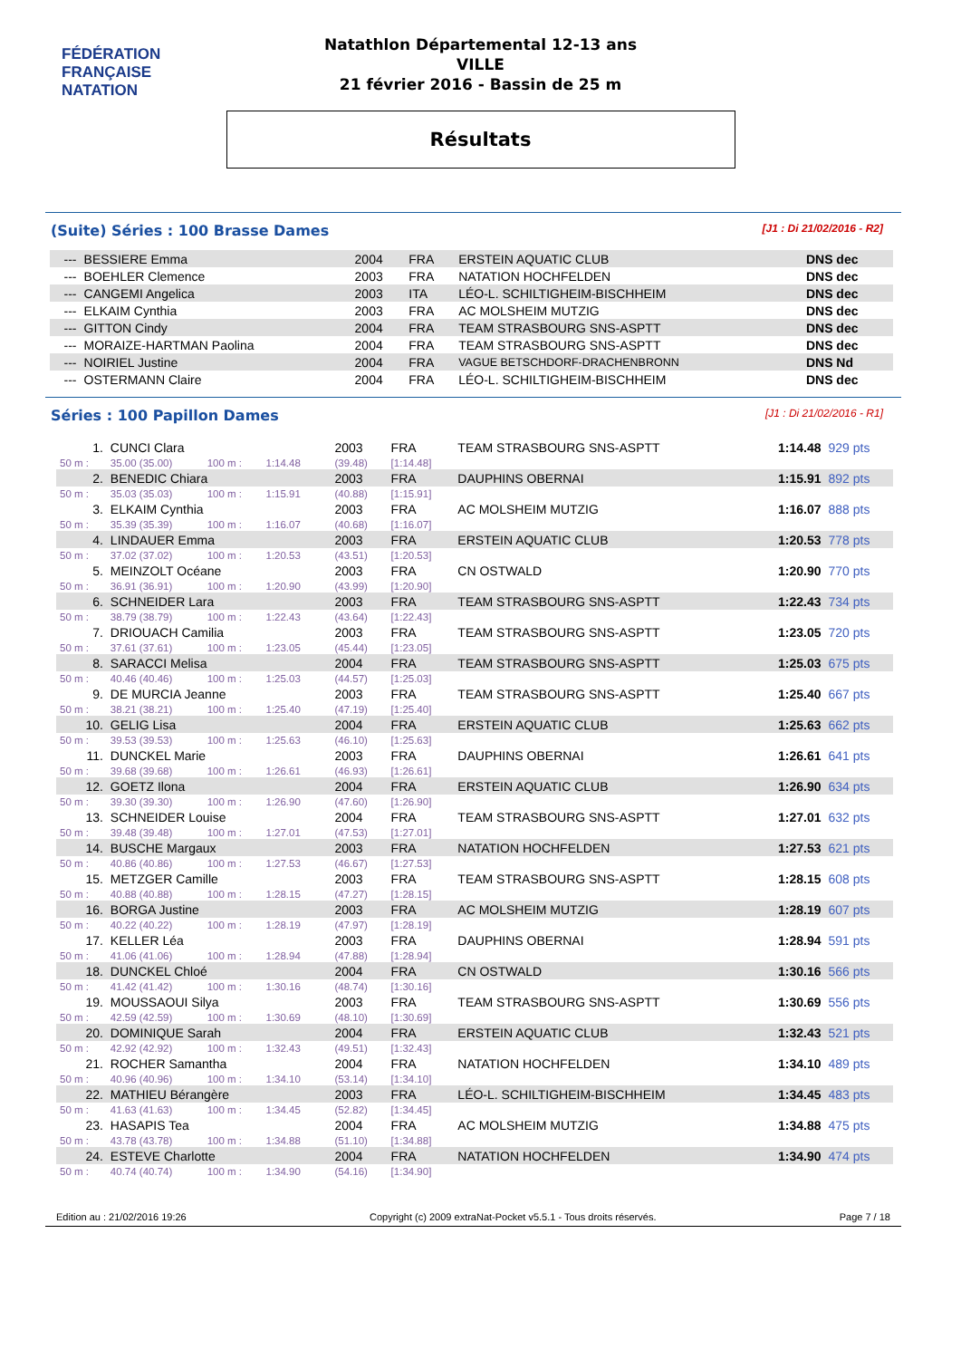FÉDÉRATION FRANÇAISE
NATATION
Natathlon Départemental 12-13 ans
VILLE
21 février 2016 - Bassin de 25 m
Résultats
(Suite) Séries : 100 Brasse Dames
[J1 : Di 21/02/2016 - R2]
| --- | BESSIERE Emma | 2004 | FRA | ERSTEIN AQUATIC CLUB | DNS dec |
| --- | BOEHLER Clemence | 2003 | FRA | NATATION HOCHFELDEN | DNS dec |
| --- | CANGEMI Angelica | 2003 | ITA | LÉO-L. SCHILTIGHEIM-BISCHHEIM | DNS dec |
| --- | ELKAIM Cynthia | 2003 | FRA | AC MOLSHEIM MUTZIG | DNS dec |
| --- | GITTON Cindy | 2004 | FRA | TEAM STRASBOURG SNS-ASPTT | DNS dec |
| --- | MORAIZE-HARTMAN Paolina | 2004 | FRA | TEAM STRASBOURG SNS-ASPTT | DNS dec |
| --- | NOIRIEL Justine | 2004 | FRA | VAGUE BETSCHDORF-DRACHENBRONN | DNS Nd |
| --- | OSTERMANN Claire | 2004 | FRA | LÉO-L. SCHILTIGHEIM-BISCHHEIM | DNS dec |
Séries : 100 Papillon Dames
[J1 : Di 21/02/2016 - R1]
| 1. | CUNCI Clara | | | | 2003 | FRA | TEAM STRASBOURG SNS-ASPTT | 1:14.48 | 929 pts |
| 50 m : | 35.00 (35.00) | 100 m : | 1:14.48 | | (39.48) | [1:14.48] | | | |
| 2. | BENEDIC Chiara | | | | 2003 | FRA | DAUPHINS OBERNAI | 1:15.91 | 892 pts |
| 50 m : | 35.03 (35.03) | 100 m : | 1:15.91 | | (40.88) | [1:15.91] | | | |
| 3. | ELKAIM Cynthia | | | | 2003 | FRA | AC MOLSHEIM MUTZIG | 1:16.07 | 888 pts |
| 50 m : | 35.39 (35.39) | 100 m : | 1:16.07 | | (40.68) | [1:16.07] | | | |
| 4. | LINDAUER Emma | | | | 2003 | FRA | ERSTEIN AQUATIC CLUB | 1:20.53 | 778 pts |
| 50 m : | 37.02 (37.02) | 100 m : | 1:20.53 | | (43.51) | [1:20.53] | | | |
| 5. | MEINZOLT Océane | | | | 2003 | FRA | CN OSTWALD | 1:20.90 | 770 pts |
| 50 m : | 36.91 (36.91) | 100 m : | 1:20.90 | | (43.99) | [1:20.90] | | | |
| 6. | SCHNEIDER Lara | | | | 2003 | FRA | TEAM STRASBOURG SNS-ASPTT | 1:22.43 | 734 pts |
| 50 m : | 38.79 (38.79) | 100 m : | 1:22.43 | | (43.64) | [1:22.43] | | | |
| 7. | DRIOUACH Camilia | | | | 2003 | FRA | TEAM STRASBOURG SNS-ASPTT | 1:23.05 | 720 pts |
| 50 m : | 37.61 (37.61) | 100 m : | 1:23.05 | | (45.44) | [1:23.05] | | | |
| 8. | SARACCI Melisa | | | | 2004 | FRA | TEAM STRASBOURG SNS-ASPTT | 1:25.03 | 675 pts |
| 50 m : | 40.46 (40.46) | 100 m : | 1:25.03 | | (44.57) | [1:25.03] | | | |
| 9. | DE MURCIA Jeanne | | | | 2003 | FRA | TEAM STRASBOURG SNS-ASPTT | 1:25.40 | 667 pts |
| 50 m : | 38.21 (38.21) | 100 m : | 1:25.40 | | (47.19) | [1:25.40] | | | |
| 10. | GELIG Lisa | | | | 2004 | FRA | ERSTEIN AQUATIC CLUB | 1:25.63 | 662 pts |
| 50 m : | 39.53 (39.53) | 100 m : | 1:25.63 | | (46.10) | [1:25.63] | | | |
| 11. | DUNCKEL Marie | | | | 2003 | FRA | DAUPHINS OBERNAI | 1:26.61 | 641 pts |
| 50 m : | 39.68 (39.68) | 100 m : | 1:26.61 | | (46.93) | [1:26.61] | | | |
| 12. | GOETZ Ilona | | | | 2004 | FRA | ERSTEIN AQUATIC CLUB | 1:26.90 | 634 pts |
| 50 m : | 39.30 (39.30) | 100 m : | 1:26.90 | | (47.60) | [1:26.90] | | | |
| 13. | SCHNEIDER Louise | | | | 2004 | FRA | TEAM STRASBOURG SNS-ASPTT | 1:27.01 | 632 pts |
| 50 m : | 39.48 (39.48) | 100 m : | 1:27.01 | | (47.53) | [1:27.01] | | | |
| 14. | BUSCHE Margaux | | | | 2003 | FRA | NATATION HOCHFELDEN | 1:27.53 | 621 pts |
| 50 m : | 40.86 (40.86) | 100 m : | 1:27.53 | | (46.67) | [1:27.53] | | | |
| 15. | METZGER Camille | | | | 2003 | FRA | TEAM STRASBOURG SNS-ASPTT | 1:28.15 | 608 pts |
| 50 m : | 40.88 (40.88) | 100 m : | 1:28.15 | | (47.27) | [1:28.15] | | | |
| 16. | BORGA Justine | | | | 2003 | FRA | AC MOLSHEIM MUTZIG | 1:28.19 | 607 pts |
| 50 m : | 40.22 (40.22) | 100 m : | 1:28.19 | | (47.97) | [1:28.19] | | | |
| 17. | KELLER Léa | | | | 2003 | FRA | DAUPHINS OBERNAI | 1:28.94 | 591 pts |
| 50 m : | 41.06 (41.06) | 100 m : | 1:28.94 | | (47.88) | [1:28.94] | | | |
| 18. | DUNCKEL Chloé | | | | 2004 | FRA | CN OSTWALD | 1:30.16 | 566 pts |
| 50 m : | 41.42 (41.42) | 100 m : | 1:30.16 | | (48.74) | [1:30.16] | | | |
| 19. | MOUSSAOUI Silya | | | | 2003 | FRA | TEAM STRASBOURG SNS-ASPTT | 1:30.69 | 556 pts |
| 50 m : | 42.59 (42.59) | 100 m : | 1:30.69 | | (48.10) | [1:30.69] | | | |
| 20. | DOMINIQUE Sarah | | | | 2004 | FRA | ERSTEIN AQUATIC CLUB | 1:32.43 | 521 pts |
| 50 m : | 42.92 (42.92) | 100 m : | 1:32.43 | | (49.51) | [1:32.43] | | | |
| 21. | ROCHER Samantha | | | | 2004 | FRA | NATATION HOCHFELDEN | 1:34.10 | 489 pts |
| 50 m : | 40.96 (40.96) | 100 m : | 1:34.10 | | (53.14) | [1:34.10] | | | |
| 22. | MATHIEU Bérangère | | | | 2003 | FRA | LÉO-L. SCHILTIGHEIM-BISCHHEIM | 1:34.45 | 483 pts |
| 50 m : | 41.63 (41.63) | 100 m : | 1:34.45 | | (52.82) | [1:34.45] | | | |
| 23. | HASAPIS Tea | | | | 2004 | FRA | AC MOLSHEIM MUTZIG | 1:34.88 | 475 pts |
| 50 m : | 43.78 (43.78) | 100 m : | 1:34.88 | | (51.10) | [1:34.88] | | | |
| 24. | ESTEVE Charlotte | | | | 2004 | FRA | NATATION HOCHFELDEN | 1:34.90 | 474 pts |
| 50 m : | 40.74 (40.74) | 100 m : | 1:34.90 | | (54.16) | [1:34.90] | | | |
Edition au : 21/02/2016 19:26 Copyright (c) 2009 extraNat-Pocket v5.5.1 - Tous droits réservés. Page 7 / 18